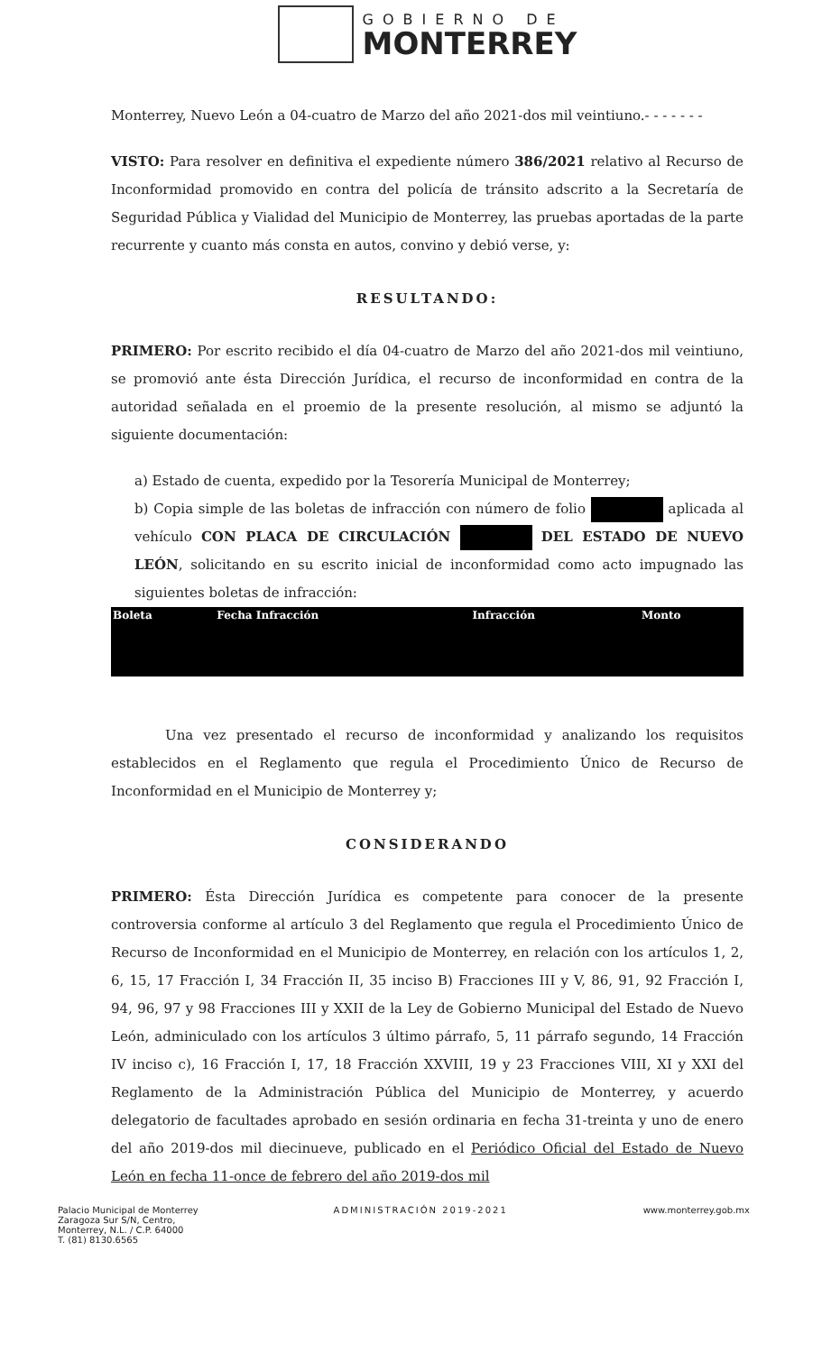GOBIERNO DE
MONTERREY
Monterrey, Nuevo León a 04-cuatro de Marzo del año 2021-dos mil veintiuno.- - - - - - -
VISTO: Para resolver en definitiva el expediente número 386/2021 relativo al Recurso de Inconformidad promovido en contra del policía de tránsito adscrito a la Secretaría de Seguridad Pública y Vialidad del Municipio de Monterrey, las pruebas aportadas de la parte recurrente y cuanto más consta en autos, convino y debió verse, y:
RESULTANDO:
PRIMERO: Por escrito recibido el día 04-cuatro de Marzo del año 2021-dos mil veintiuno, se promovió ante ésta Dirección Jurídica, el recurso de inconformidad en contra de la autoridad señalada en el proemio de la presente resolución, al mismo se adjuntó la siguiente documentación:
a) Estado de cuenta, expedido por la Tesorería Municipal de Monterrey;
b) Copia simple de las boletas de infracción con número de folio aplicada al vehículo CON PLACA DE CIRCULACIÓN DEL ESTADO DE NUEVO LEÓN, solicitando en su escrito inicial de inconformidad como acto impugnado las siguientes boletas de infracción:
| Boleta | Fecha Infracción | Infracción | | Monto |
| --- | --- | --- | --- | --- |
Una vez presentado el recurso de inconformidad y analizando los requisitos establecidos en el Reglamento que regula el Procedimiento Único de Recurso de Inconformidad en el Municipio de Monterrey y;
CONSIDERANDO
PRIMERO: Ésta Dirección Jurídica es competente para conocer de la presente controversia conforme al artículo 3 del Reglamento que regula el Procedimiento Único de Recurso de Inconformidad en el Municipio de Monterrey, en relación con los artículos 1, 2, 6, 15, 17 Fracción I, 34 Fracción II, 35 inciso B) Fracciones III y V, 86, 91, 92 Fracción I, 94, 96, 97 y 98 Fracciones III y XXII de la Ley de Gobierno Municipal del Estado de Nuevo León, adminiculado con los artículos 3 último párrafo, 5, 11 párrafo segundo, 14 Fracción IV inciso c), 16 Fracción I, 17, 18 Fracción XXVIII, 19 y 23 Fracciones VIII, XI y XXI del Reglamento de la Administración Pública del Municipio de Monterrey, y acuerdo delegatorio de facultades aprobado en sesión ordinaria en fecha 31-treinta y uno de enero del año 2019-dos mil diecinueve, publicado en el Periódico Oficial del Estado de Nuevo León en fecha 11-once de febrero del año 2019-dos mil
Palacio Municipal de Monterrey
Zaragoza Sur S/N, Centro,
Monterrey, N.L. / C.P. 64000
T. (81) 8130.6565
ADMINISTRACIÓN 2019-2021 www.monterrey.gob.mx